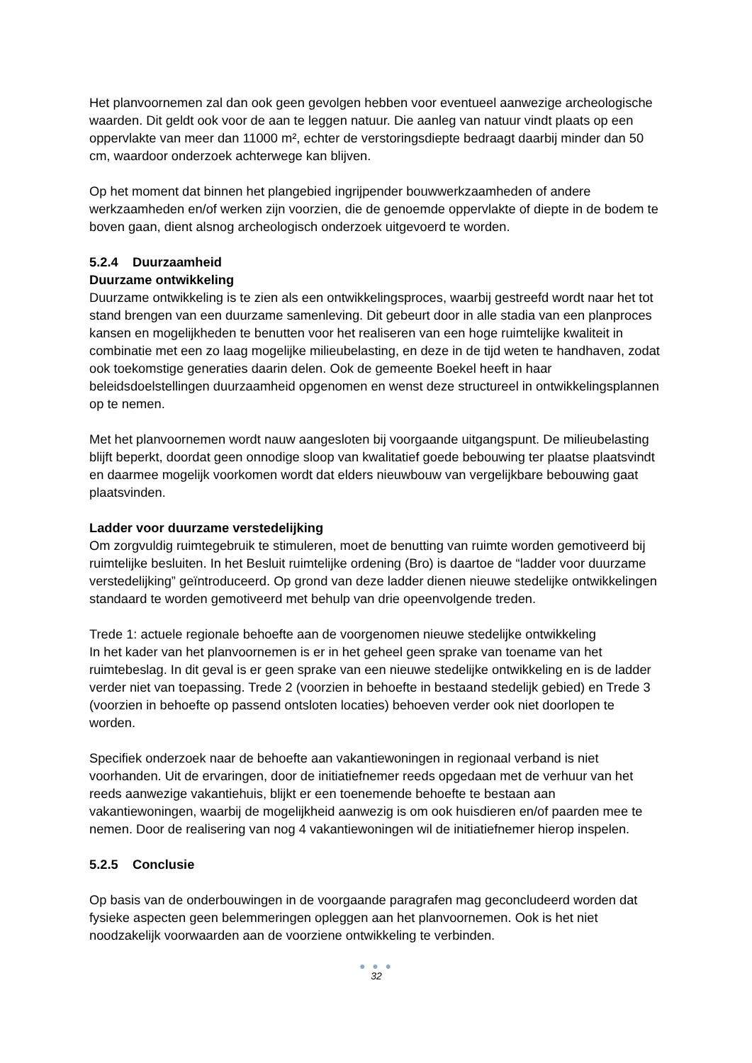Het planvoornemen zal dan ook geen gevolgen hebben voor eventueel aanwezige archeologische waarden. Dit geldt ook voor de aan te leggen natuur. Die aanleg van natuur vindt plaats op een oppervlakte van meer dan 11000 m², echter de verstoringsdiepte bedraagt daarbij minder dan 50 cm, waardoor onderzoek achterwege kan blijven.
Op het moment dat binnen het plangebied ingrijpender bouwwerkzaamheden of andere werkzaamheden en/of werken zijn voorzien, die de genoemde oppervlakte of diepte in de bodem te boven gaan, dient alsnog archeologisch onderzoek uitgevoerd te worden.
5.2.4 Duurzaamheid
Duurzame ontwikkeling
Duurzame ontwikkeling is te zien als een ontwikkelingsproces, waarbij gestreefd wordt naar het tot stand brengen van een duurzame samenleving. Dit gebeurt door in alle stadia van een planproces kansen en mogelijkheden te benutten voor het realiseren van een hoge ruimtelijke kwaliteit in combinatie met een zo laag mogelijke milieubelasting, en deze in de tijd weten te handhaven, zodat ook toekomstige generaties daarin delen. Ook de gemeente Boekel heeft in haar beleidsdoelstellingen duurzaamheid opgenomen en wenst deze structureel in ontwikkelingsplannen op te nemen.
Met het planvoornemen wordt nauw aangesloten bij voorgaande uitgangspunt. De milieubelasting blijft beperkt, doordat geen onnodige sloop van kwalitatief goede bebouwing ter plaatse plaatsvindt en daarmee mogelijk voorkomen wordt dat elders nieuwbouw van vergelijkbare bebouwing gaat plaatsvinden.
Ladder voor duurzame verstedelijking
Om zorgvuldig ruimtegebruik te stimuleren, moet de benutting van ruimte worden gemotiveerd bij ruimtelijke besluiten. In het Besluit ruimtelijke ordening (Bro) is daartoe de “ladder voor duurzame verstedelijking” geïntroduceerd. Op grond van deze ladder dienen nieuwe stedelijke ontwikkelingen standaard te worden gemotiveerd met behulp van drie opeenvolgende treden.
Trede 1: actuele regionale behoefte aan de voorgenomen nieuwe stedelijke ontwikkeling
In het kader van het planvoornemen is er in het geheel geen sprake van toename van het ruimtebeslag. In dit geval is er geen sprake van een nieuwe stedelijke ontwikkeling en is de ladder verder niet van toepassing. Trede 2 (voorzien in behoefte in bestaand stedelijk gebied) en Trede 3 (voorzien in behoefte op passend ontsloten locaties) behoeven verder ook niet doorlopen te worden.
Specifiek onderzoek naar de behoefte aan vakantiewoningen in regionaal verband is niet voorhanden. Uit de ervaringen, door de initiatiefnemer reeds opgedaan met de verhuur van het reeds aanwezige vakantiehuis, blijkt er een toenemende behoefte te bestaan aan vakantiewoningen, waarbij de mogelijkheid aanwezig is om ook huisdieren en/of paarden mee te nemen. Door de realisering van nog 4 vakantiewoningen wil de initiatiefnemer hierop inspelen.
5.2.5 Conclusie
Op basis van de onderbouwingen in de voorgaande paragrafen mag geconcludeerd worden dat fysieke aspecten geen belemmeringen opleggen aan het planvoornemen. Ook is het niet noodzakelijk voorwaarden aan de voorziene ontwikkeling te verbinden.
● ● ●
32